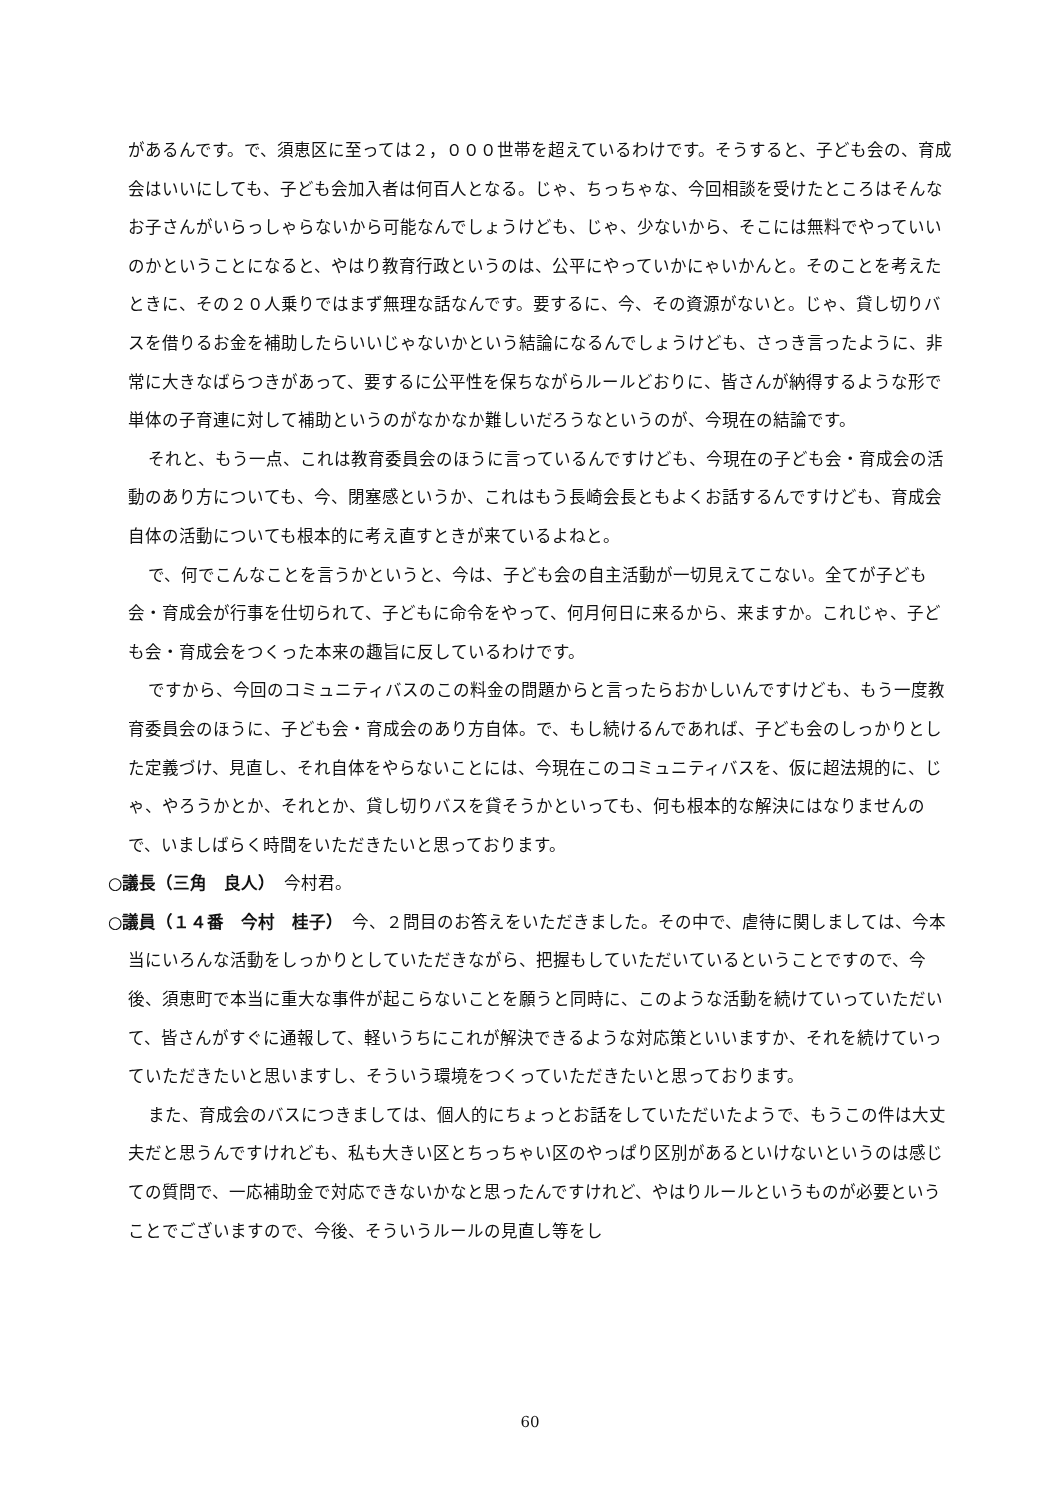があるんです。で、須恵区に至っては２，０００世帯を超えているわけです。そうすると、子ども会の、育成会はいいにしても、子ども会加入者は何百人となる。じゃ、ちっちゃな、今回相談を受けたところはそんなお子さんがいらっしゃらないから可能なんでしょうけども、じゃ、少ないから、そこには無料でやっていいのかということになると、やはり教育行政というのは、公平にやっていかにゃいかんと。そのことを考えたときに、その２０人乗りではまず無理な話なんです。要するに、今、その資源がないと。じゃ、貸し切りバスを借りるお金を補助したらいいじゃないかという結論になるんでしょうけども、さっき言ったように、非常に大きなばらつきがあって、要するに公平性を保ちながらルールどおりに、皆さんが納得するような形で単体の子育連に対して補助というのがなかなか難しいだろうなというのが、今現在の結論です。
それと、もう一点、これは教育委員会のほうに言っているんですけども、今現在の子ども会・育成会の活動のあり方についても、今、閉塞感というか、これはもう長崎会長ともよくお話するんですけども、育成会自体の活動についても根本的に考え直すときが来ているよねと。
で、何でこんなことを言うかというと、今は、子ども会の自主活動が一切見えてこない。全てが子ども会・育成会が行事を仕切られて、子どもに命令をやって、何月何日に来るから、来ますか。これじゃ、子ども会・育成会をつくった本来の趣旨に反しているわけです。
ですから、今回のコミュニティバスのこの料金の問題からと言ったらおかしいんですけども、もう一度教育委員会のほうに、子ども会・育成会のあり方自体。で、もし続けるんであれば、子ども会のしっかりとした定義づけ、見直し、それ自体をやらないことには、今現在このコミュニティバスを、仮に超法規的に、じゃ、やろうかとか、それとか、貸し切りバスを貸そうかといっても、何も根本的な解決にはなりませんので、いましばらく時間をいただきたいと思っております。
○議長（三角　良人）　今村君。
○議員（１４番　今村　桂子）　今、２問目のお答えをいただきました。その中で、虐待に関しましては、今本当にいろんな活動をしっかりとしていただきながら、把握もしていただいているということですので、今後、須恵町で本当に重大な事件が起こらないことを願うと同時に、このような活動を続けていっていただいて、皆さんがすぐに通報して、軽いうちにこれが解決できるような対応策といいますか、それを続けていっていただきたいと思いますし、そういう環境をつくっていただきたいと思っております。
また、育成会のバスにつきましては、個人的にちょっとお話をしていただいたようで、もうこの件は大丈夫だと思うんですけれども、私も大きい区とちっちゃい区のやっぱり区別があるといけないというのは感じての質問で、一応補助金で対応できないかなと思ったんですけれど、やはりルールというものが必要ということでございますので、今後、そういうルールの見直し等をし
60